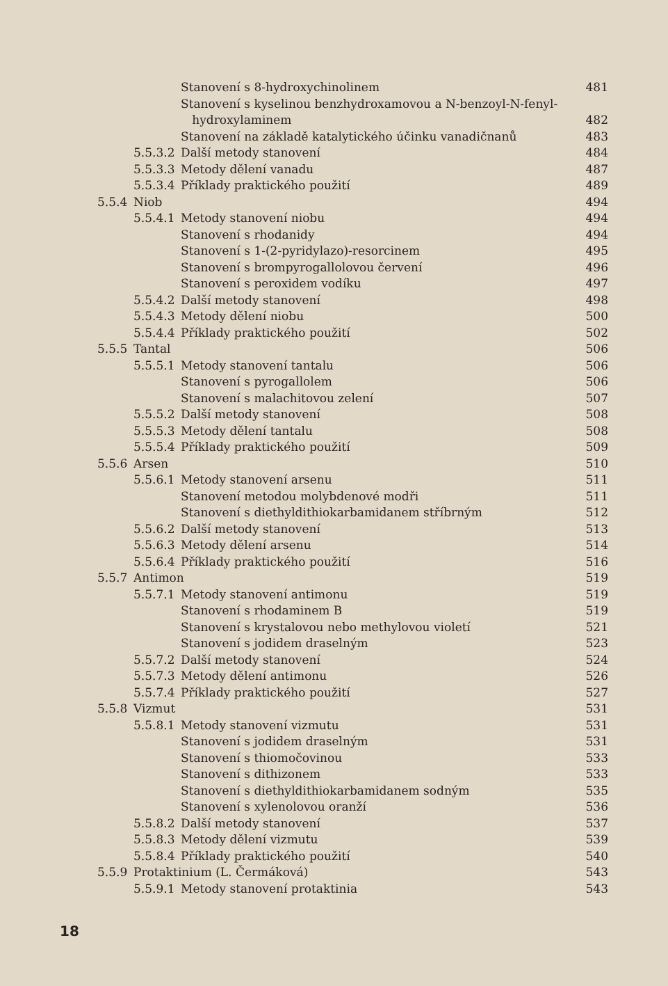Stanovení s 8-hydroxychinolinem 481
Stanovení s kyselinou benzhydroxamovou a N-benzoyl-N-fenyl-
hydroxylaminem 482
Stanovení na základě katalytického účinku vanadičnanů 483
5.5.3.2 Další metody stanovení 484
5.5.3.3 Metody dělení vanadu 487
5.5.3.4 Příklady praktického použití 489
5.5.4 Niob 494
5.5.4.1 Metody stanovení niobu 494
Stanovení s rhodanidy 494
Stanovení s 1-(2-pyridylazo)-resorcinem 495
Stanovení s brompyrogallolovou červení 496
Stanovení s peroxidem vodíku 497
5.5.4.2 Další metody stanovení 498
5.5.4.3 Metody dělení niobu 500
5.5.4.4 Příklady praktického použití 502
5.5.5 Tantal 506
5.5.5.1 Metody stanovení tantalu 506
Stanovení s pyrogallolem 506
Stanovení s malachitovou zelení 507
5.5.5.2 Další metody stanovení 508
5.5.5.3 Metody dělení tantalu 508
5.5.5.4 Příklady praktického použití 509
5.5.6 Arsen 510
5.5.6.1 Metody stanovení arsenu 511
Stanovení metodou molybdenové modři 511
Stanovení s diethyldithiokarbamidanem stříbrným 512
5.5.6.2 Další metody stanovení 513
5.5.6.3 Metody dělení arsenu 514
5.5.6.4 Příklady praktického použití 516
5.5.7 Antimon 519
5.5.7.1 Metody stanovení antimonu 519
Stanovení s rhodaminem B 519
Stanovení s krystalovou nebo methylovou violetí 521
Stanovení s jodidem draselným 523
5.5.7.2 Další metody stanovení 524
5.5.7.3 Metody dělení antimonu 526
5.5.7.4 Příklady praktického použití 527
5.5.8 Vizmut 531
5.5.8.1 Metody stanovení vizmutu 531
Stanovení s jodidem draselným 531
Stanovení s thiomočovinou 533
Stanovení s dithizonem 533
Stanovení s diethyldithiokarbamidanem sodným 535
Stanovení s xylenolovou oranží 536
5.5.8.2 Další metody stanovení 537
5.5.8.3 Metody dělení vizmutu 539
5.5.8.4 Příklady praktického použití 540
5.5.9 Protaktinium (L. Čermáková) 543
5.5.9.1 Metody stanovení protaktinia 543
18